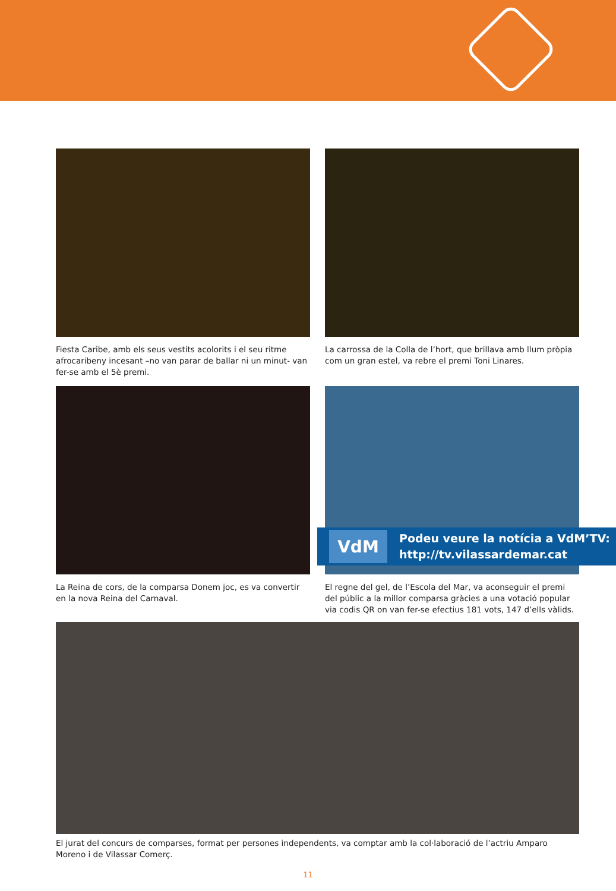Fiesta Caribe, amb els seus vestits acolorits i el seu ritme afroca­ribeny incesant –no van parar de ballar ni un minut- van fer-se amb el 5è premi.
La carrossa de la Colla de l’hort, que brillava amb llum pròpia com un gran estel, va rebre el premi Toni Linares.
La Reina de cors, de la comparsa Donem joc, es va convertir en la nova Reina del Carnaval.
El regne del gel, de l’Escola del Mar, va aconseguir el premi del públic a la millor comparsa gràcies a una votació popular via codis QR on van fer-se efectius 181 vots, 147 d’ells vàlids.
VdM
Podeu veure la notícia a VdM’TV:
http://tv.vilassardemar.cat
El jurat del concurs de comparses, format per persones independents, va comptar amb la col·laboració de l’actriu Amparo Moreno i de Vilassar Comerç.
11